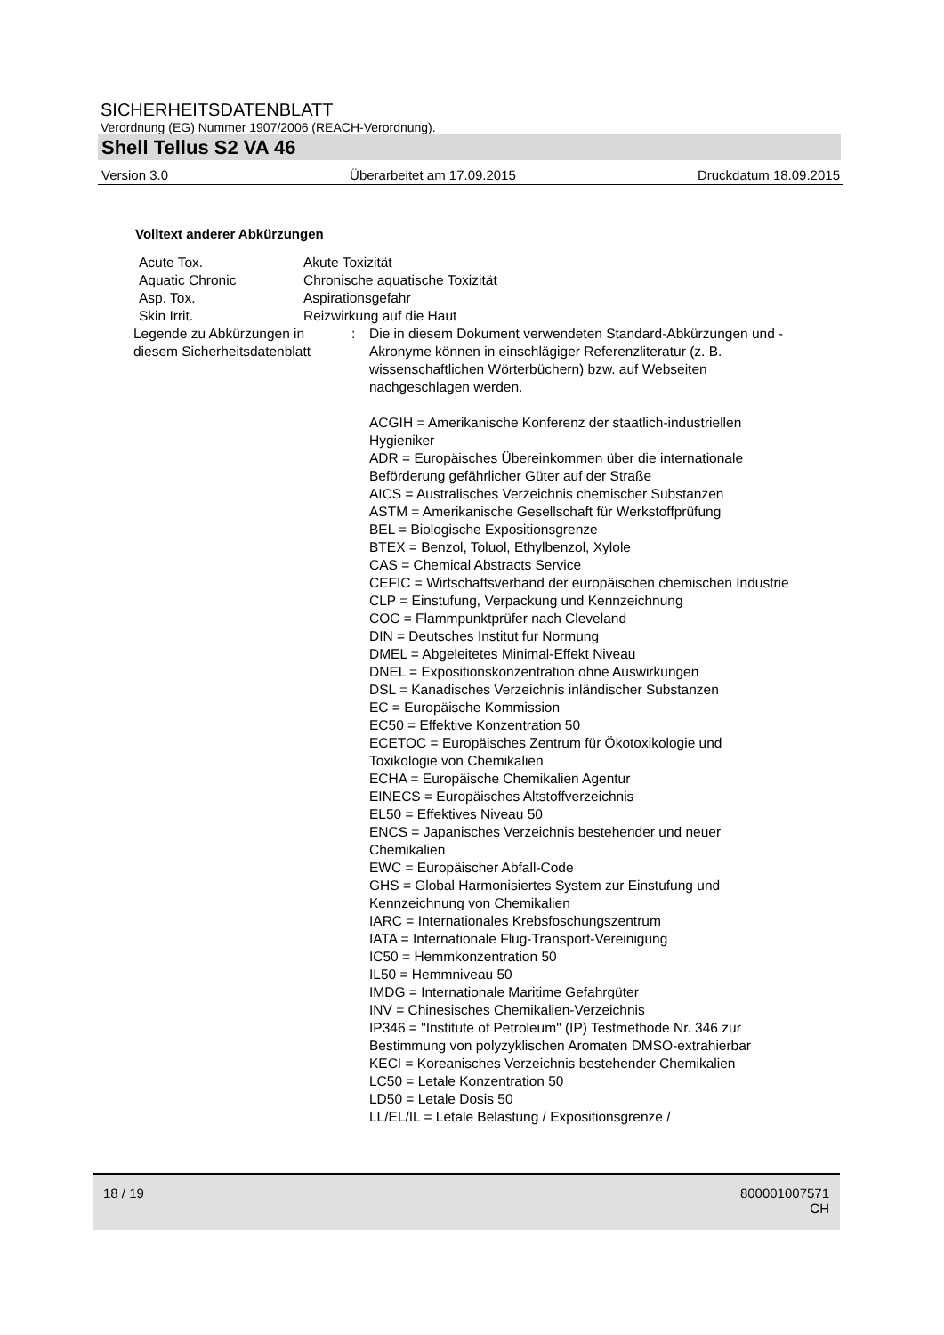SICHERHEITSDATENBLATT
Verordnung (EG) Nummer 1907/2006 (REACH-Verordnung).
Shell Tellus S2 VA 46
Version 3.0 Überarbeitet am 17.09.2015 Druckdatum 18.09.2015
Volltext anderer Abkürzungen
| Acute Tox. | Akute Toxizität | |
| Aquatic Chronic | Chronische aquatische Toxizität | |
| Asp. Tox. | Aspirationsgefahr | |
| Skin Irrit. | Reizwirkung auf die Haut | |
| Legende zu Abkürzungen in diesem Sicherheitsdatenblatt | | : Die in diesem Dokument verwendeten Standard-Abkürzungen und -Akronyme können in einschlägiger Referenzliteratur (z. B. wissenschaftlichen Wörterbüchern) bzw. auf Webseiten nachgeschlagen werden. ACGIH = Amerikanische Konferenz der staatlich-industriellen Hygieniker ADR = Europäisches Übereinkommen über die internationale Beförderung gefährlicher Güter auf der Straße AICS = Australisches Verzeichnis chemischer Substanzen ASTM = Amerikanische Gesellschaft für Werkstoffprüfung BEL = Biologische Expositionsgrenze BTEX = Benzol, Toluol, Ethylbenzol, Xylole CAS = Chemical Abstracts Service CEFIC = Wirtschaftsverband der europäischen chemischen Industrie CLP = Einstufung, Verpackung und Kennzeichnung COC = Flammpunktprüfer nach Cleveland DIN = Deutsches Institut fur Normung DMEL = Abgeleitetes Minimal-Effekt Niveau DNEL = Expositionskonzentration ohne Auswirkungen DSL = Kanadisches Verzeichnis inländischer Substanzen EC = Europäische Kommission EC50 = Effektive Konzentration 50 ECETOC = Europäisches Zentrum für Ökotoxikologie und Toxikologie von Chemikalien ECHA = Europäische Chemikalien Agentur EINECS = Europäisches Altstoffverzeichnis EL50 = Effektives Niveau 50 ENCS = Japanisches Verzeichnis bestehender und neuer Chemikalien EWC = Europäischer Abfall-Code GHS = Global Harmonisiertes System zur Einstufung und Kennzeichnung von Chemikalien IARC = Internationales Krebsfoschungszentrum IATA = Internationale Flug-Transport-Vereinigung IC50 = Hemmkonzentration 50 IL50 = Hemmniveau 50 IMDG = Internationale Maritime Gefahrgüter INV = Chinesisches Chemikalien-Verzeichnis IP346 = "Institute of Petroleum" (IP) Testmethode Nr. 346 zur Bestimmung von polyzyklischen Aromaten DMSO-extrahierbar KECI = Koreanisches Verzeichnis bestehender Chemikalien LC50 = Letale Konzentration 50 LD50 = Letale Dosis 50 LL/EL/IL = Letale Belastung / Expositionsgrenze / |
18 / 19 800001007571
CH